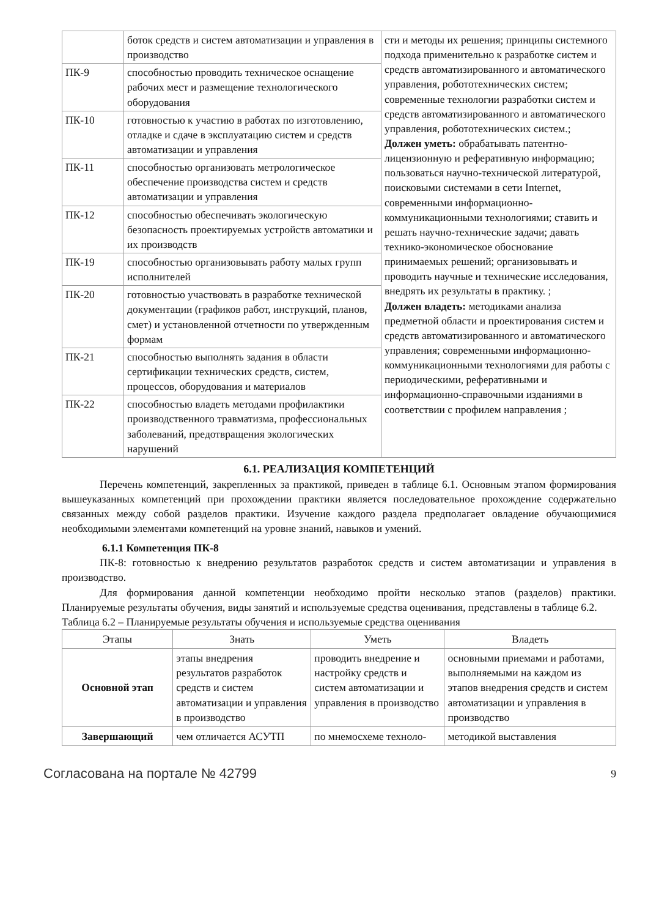| | боток средств и систем автоматизации и управления в производство | сти и методы их решения; принципы системного подхода применительно к разработке систем и средств автоматизированного и автоматического управления, робототехнических систем; современные технологии разработки систем и средств автоматизированного и автоматического управления, робототехнических систем.; Должен уметь: обрабатывать патентно-лицензионную и реферативную информацию; пользоваться научно-технической литературой, поисковыми системами в сети Internet, современными информационно-коммуникационными технологиями; ставить и решать научно-технические задачи; давать технико-экономическое обоснование принимаемых решений; организовывать и проводить научные и технические исследования, внедрять их результаты в практику. ; Должен владеть: методиками анализа предметной области и проектирования систем и средств автоматизированного и автоматического управления; современными информационно-коммуникационными технологиями для работы с периодическими, реферативными и информационно-справочными изданиями в соответствии с профилем направления ; |
| ПК-9 | способностью проводить техническое оснащение рабочих мест и размещение технологического оборудования | |
| ПК-10 | готовностью к участию в работах по изготовлению, отладке и сдаче в эксплуатацию систем и средств автоматизации и управления | |
| ПК-11 | способностью организовать метрологическое обеспечение производства систем и средств автоматизации и управления | |
| ПК-12 | способностью обеспечивать экологическую безопасность проектируемых устройств автоматики и их производств | |
| ПК-19 | способностью организовывать работу малых групп исполнителей | |
| ПК-20 | готовностью участвовать в разработке технической документации (графиков работ, инструкций, планов, смет) и установленной отчетности по утвержденным формам | |
| ПК-21 | способностью выполнять задания в области сертификации технических средств, систем, процессов, оборудования и материалов | |
| ПК-22 | способностью владеть методами профилактики производственного травматизма, профессиональных заболеваний, предотвращения экологических нарушений | |
6.1. РЕАЛИЗАЦИЯ КОМПЕТЕНЦИЙ
Перечень компетенций, закрепленных за практикой, приведен в таблице 6.1. Основным этапом формирования вышеуказанных компетенций при прохождении практики является последовательное прохождение содержательно связанных между собой разделов практики. Изучение каждого раздела предполагает овладение обучающимися необходимыми элементами компетенций на уровне знаний, навыков и умений.
6.1.1 Компетенция ПК-8
ПК-8: готовностью к внедрению результатов разработок средств и систем автоматизации и управления в производство.
Для формирования данной компетенции необходимо пройти несколько этапов (разделов) практики. Планируемые результаты обучения, виды занятий и используемые средства оценивания, представлены в таблице 6.2.
Таблица 6.2 – Планируемые результаты обучения и используемые средства оценивания
| Этапы | Знать | Уметь | Владеть |
| --- | --- | --- | --- |
| Основной этап | этапы внедрения результатов разработок средств и систем автоматизации и управления в производство | проводить внедрение и настройку средств и систем автоматизации и управления в производство | основными приемами и работами, выполняемыми на каждом из этапов внедрения средств и систем автоматизации и управления в производство |
| Завершающий | чем отличается АСУТП | по мнемосхеме техноло- | методикой выставления |
Согласована на портале № 42799 9